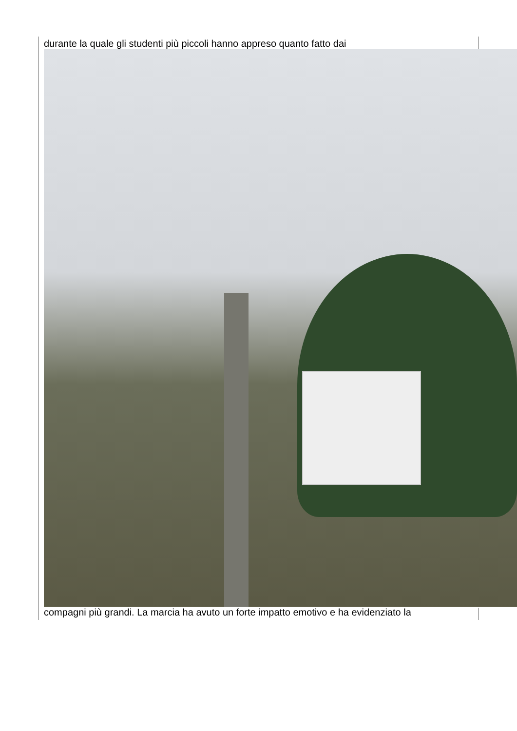durante la quale gli studenti più piccoli hanno appreso quanto fatto dai
compagni più grandi. La marcia ha avuto un forte impatto emotivo e ha evidenziato la